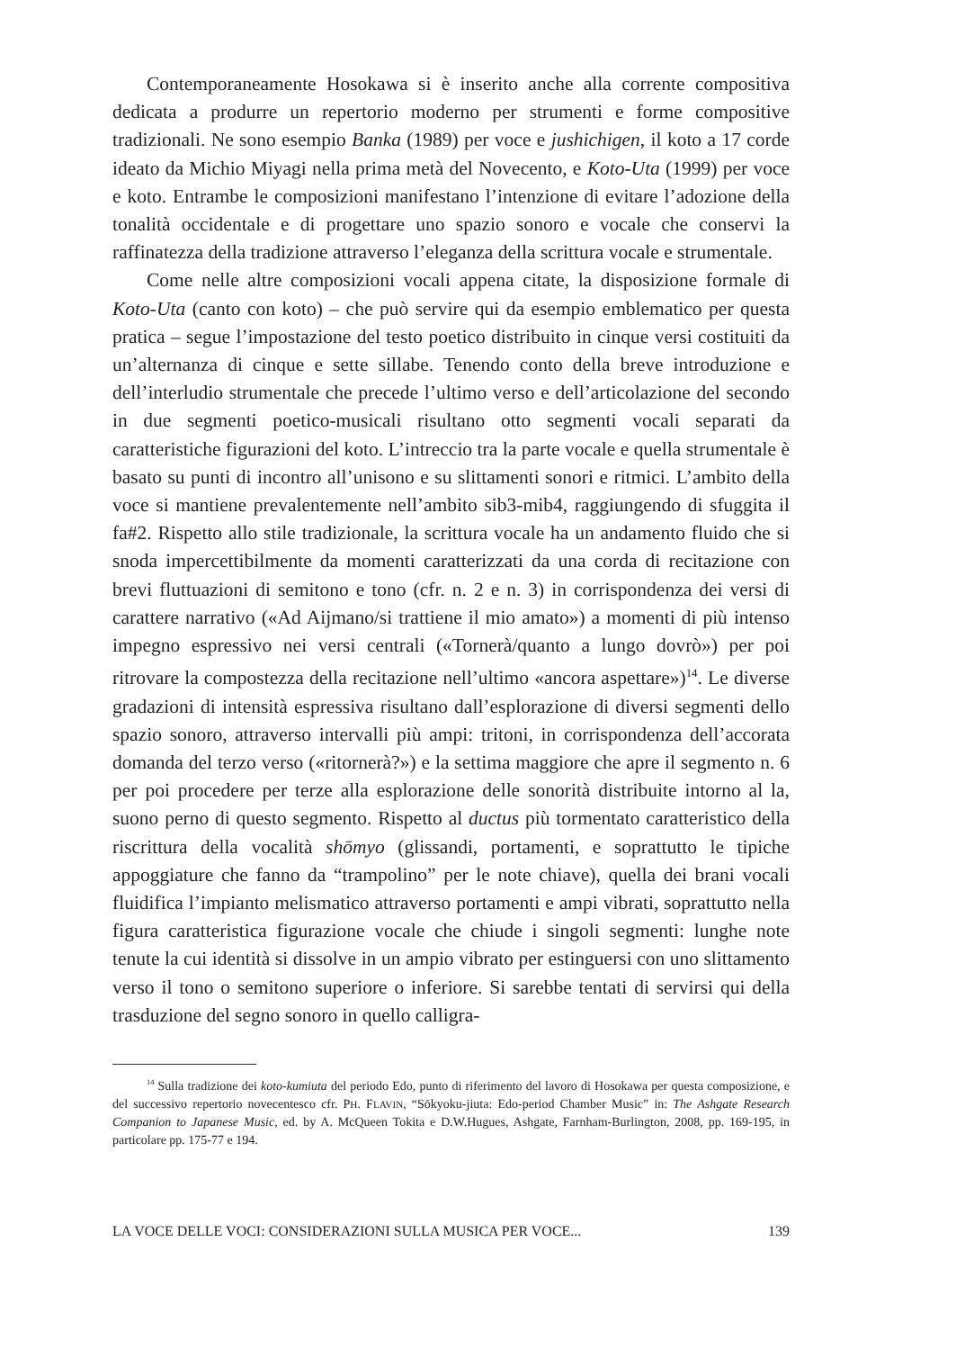Contemporaneamente Hosokawa si è inserito anche alla corrente compositiva dedicata a produrre un repertorio moderno per strumenti e forme compositive tradizionali. Ne sono esempio Banka (1989) per voce e jushichigen, il koto a 17 corde ideato da Michio Miyagi nella prima metà del Novecento, e Koto-Uta (1999) per voce e koto. Entrambe le composizioni manifestano l’intenzione di evitare l’adozione della tonalità occidentale e di progettare uno spazio sonoro e vocale che conservi la raffinatezza della tradizione attraverso l’eleganza della scrittura vocale e strumentale.
Come nelle altre composizioni vocali appena citate, la disposizione formale di Koto-Uta (canto con koto) – che può servire qui da esempio emblematico per questa pratica – segue l’impostazione del testo poetico distribuito in cinque versi costituiti da un’alternanza di cinque e sette sillabe. Tenendo conto della breve introduzione e dell’interludio strumentale che precede l’ultimo verso e dell’articolazione del secondo in due segmenti poetico-musicali risultano otto segmenti vocali separati da caratteristiche figurazioni del koto. L’intreccio tra la parte vocale e quella strumentale è basato su punti di incontro all’unisono e su slittamenti sonori e ritmici. L’ambito della voce si mantiene prevalentemente nell’ambito sib3-mib4, raggiungendo di sfuggita il fa#2. Rispetto allo stile tradizionale, la scrittura vocale ha un andamento fluido che si snoda impercettibilmente da momenti caratterizzati da una corda di recitazione con brevi fluttuazioni di semitono e tono (cfr. n. 2 e n. 3) in corrispondenza dei versi di carattere narrativo («Ad Aijmano/si trattiene il mio amato») a momenti di più intenso impegno espressivo nei versi centrali («Tornerà/quanto a lungo dovrò») per poi ritrovare la compostezza della recitazione nell’ultimo «ancora aspettare»)<sup>14</sup>. Le diverse gradazioni di intensità espressiva risultano dall’esplorazione di diversi segmenti dello spazio sonoro, attraverso intervalli più ampi: tritoni, in corrispondenza dell’accorata domanda del terzo verso («ritornerà?») e la settima maggiore che apre il segmento n. 6 per poi procedere per terze alla esplorazione delle sonorità distribuite intorno al la, suono perno di questo segmento. Rispetto al ductus più tormentato caratteristico della riscrittura della vocalità shōmyo (glissandi, portamenti, e soprattutto le tipiche appoggiature che fanno da “trampolino” per le note chiave), quella dei brani vocali fluidifica l’impianto melismatico attraverso portamenti e ampi vibrati, soprattutto nella figura caratteristica figurazione vocale che chiude i singoli segmenti: lunghe note tenute la cui identità si dissolve in un ampio vibrato per estinguersi con uno slittamento verso il tono o semitono superiore o inferiore. Si sarebbe tentati di servirsi qui della trasduzione del segno sonoro in quello calligra-
<sup>14</sup> Sulla tradizione dei koto-kumiuta del periodo Edo, punto di riferimento del lavoro di Hosokawa per questa composizione, e del successivo repertorio novecentesco cfr. PH. FLAVIN, “Sōkyoku-jiuta: Edo-period Chamber Music” in: The Ashgate Research Companion to Japanese Music, ed. by A. McQueen Tokita e D.W.Hugues, Ashgate, Farnham-Burlington, 2008, pp. 169-195, in particolare pp. 175-77 e 194.
LA VOCE DELLE VOCI: CONSIDERAZIONI SULLA MUSICA PER VOCE... 139